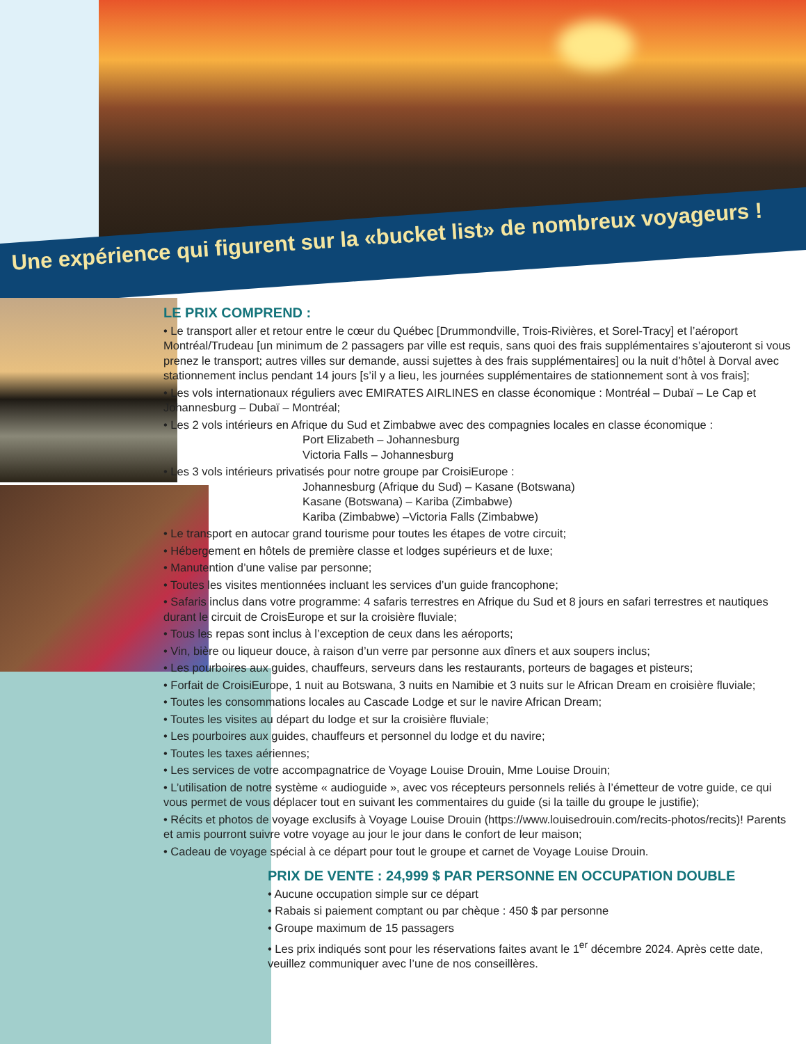Une expérience qui figurent sur la «bucket list» de nombreux voyageurs !
LE PRIX COMPREND :
• Le transport aller et retour entre le cœur du Québec [Drummondville, Trois-Rivières, et Sorel-Tracy] et l’aéroport Montréal/Trudeau [un minimum de 2 passagers par ville est requis, sans quoi des frais supplémentaires s’ajouteront si vous prenez le transport; autres villes sur demande, aussi sujettes à des frais supplémentaires] ou la nuit d’hôtel à Dorval avec stationnement inclus pendant 14 jours [s’il y a lieu, les journées supplémentaires de stationnement sont à vos frais];
• Les vols internationaux réguliers avec EMIRATES AIRLINES en classe économique : Montréal – Dubaï – Le Cap et Johannesburg – Dubaï – Montréal;
• Les 2 vols intérieurs en Afrique du Sud et Zimbabwe avec des compagnies locales en classe économique :
Port Elizabeth – Johannesburg
Victoria Falls – Johannesburg
• Les 3 vols intérieurs privatisés pour notre groupe par CroisiEurope :
Johannesburg (Afrique du Sud) – Kasane (Botswana)
Kasane (Botswana) – Kariba (Zimbabwe)
Kariba (Zimbabwe) –Victoria Falls (Zimbabwe)
• Le transport en autocar grand tourisme pour toutes les étapes de votre circuit;
• Hébergement en hôtels de première classe et lodges supérieurs et de luxe;
• Manutention d’une valise par personne;
• Toutes les visites mentionnées incluant les services d’un guide francophone;
• Safaris inclus dans votre programme: 4 safaris terrestres en Afrique du Sud et 8 jours en safari terrestres et nautiques durant le circuit de CroisEurope et sur la croisière fluviale;
• Tous les repas sont inclus à l’exception de ceux dans les aéroports;
• Vin, bière ou liqueur douce, à raison d’un verre par personne aux dîners et aux soupers inclus;
• Les pourboires aux guides, chauffeurs, serveurs dans les restaurants, porteurs de bagages et pisteurs;
• Forfait de CroisiEurope, 1 nuit au Botswana, 3 nuits en Namibie et 3 nuits sur le African Dream en croisière fluviale;
• Toutes les consommations locales au Cascade Lodge et sur le navire African Dream;
• Toutes les visites au départ du lodge et sur la croisière fluviale;
• Les pourboires aux guides, chauffeurs et personnel du lodge et du navire;
• Toutes les taxes aériennes;
• Les services de votre accompagnatrice de Voyage Louise Drouin, Mme Louise Drouin;
• L’utilisation de notre système « audioguide », avec vos récepteurs personnels reliés à l’émetteur de votre guide, ce qui vous permet de vous déplacer tout en suivant les commentaires du guide (si la taille du groupe le justifie);
• Récits et photos de voyage exclusifs à Voyage Louise Drouin (https://www.louisedrouin.com/recits-photos/recits)! Parents et amis pourront suivre votre voyage au jour le jour dans le confort de leur maison;
• Cadeau de voyage spécial à ce départ pour tout le groupe et carnet de Voyage Louise Drouin.
PRIX DE VENTE : 24,999 $ PAR PERSONNE EN OCCUPATION DOUBLE
• Aucune occupation simple sur ce départ
• Rabais si paiement comptant ou par chèque : 450 $ par personne
• Groupe maximum de 15 passagers
• Les prix indiqués sont pour les réservations faites avant le 1<sup>er</sup> décembre 2024. Après cette date, veuillez communiquer avec l’une de nos conseillères.